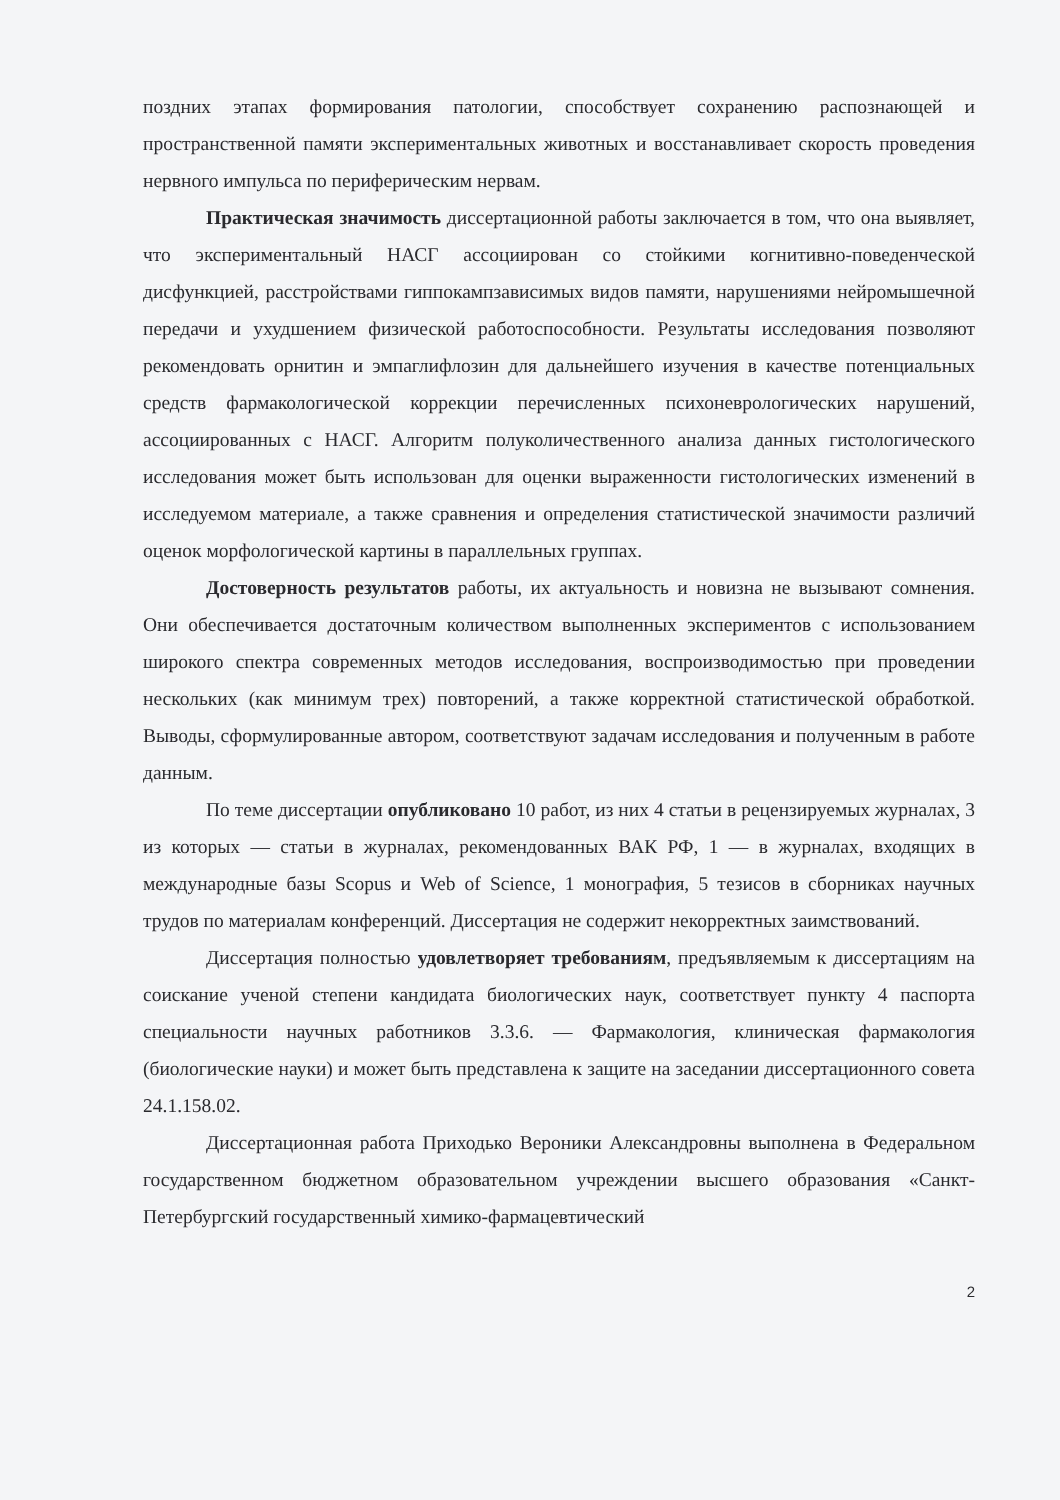поздних этапах формирования патологии, способствует сохранению распознающей и пространственной памяти экспериментальных животных и восстанавливает скорость проведения нервного импульса по периферическим нервам.
Практическая значимость диссертационной работы заключается в том, что она выявляет, что экспериментальный НАСГ ассоциирован со стойкими когнитивно-поведенческой дисфункцией, расстройствами гиппокампзависимых видов памяти, нарушениями нейромышечной передачи и ухудшением физической работоспособности. Результаты исследования позволяют рекомендовать орнитин и эмпаглифлозин для дальнейшего изучения в качестве потенциальных средств фармакологической коррекции перечисленных психоневрологических нарушений, ассоциированных с НАСГ. Алгоритм полуколичественного анализа данных гистологического исследования может быть использован для оценки выраженности гистологических изменений в исследуемом материале, а также сравнения и определения статистической значимости различий оценок морфологической картины в параллельных группах.
Достоверность результатов работы, их актуальность и новизна не вызывают сомнения. Они обеспечивается достаточным количеством выполненных экспериментов с использованием широкого спектра современных методов исследования, воспроизводимостью при проведении нескольких (как минимум трех) повторений, а также корректной статистической обработкой. Выводы, сформулированные автором, соответствуют задачам исследования и полученным в работе данным.
По теме диссертации опубликовано 10 работ, из них 4 статьи в рецензируемых журналах, 3 из которых — статьи в журналах, рекомендованных ВАК РФ, 1 — в журналах, входящих в международные базы Scopus и Web of Science, 1 монография, 5 тезисов в сборниках научных трудов по материалам конференций. Диссертация не содержит некорректных заимствований.
Диссертация полностью удовлетворяет требованиям, предъявляемым к диссертациям на соискание ученой степени кандидата биологических наук, соответствует пункту 4 паспорта специальности научных работников 3.3.6. — Фармакология, клиническая фармакология (биологические науки) и может быть представлена к защите на заседании диссертационного совета 24.1.158.02.
Диссертационная работа Приходько Вероники Александровны выполнена в Федеральном государственном бюджетном образовательном учреждении высшего образования «Санкт-Петербургский государственный химико-фармацевтический
2